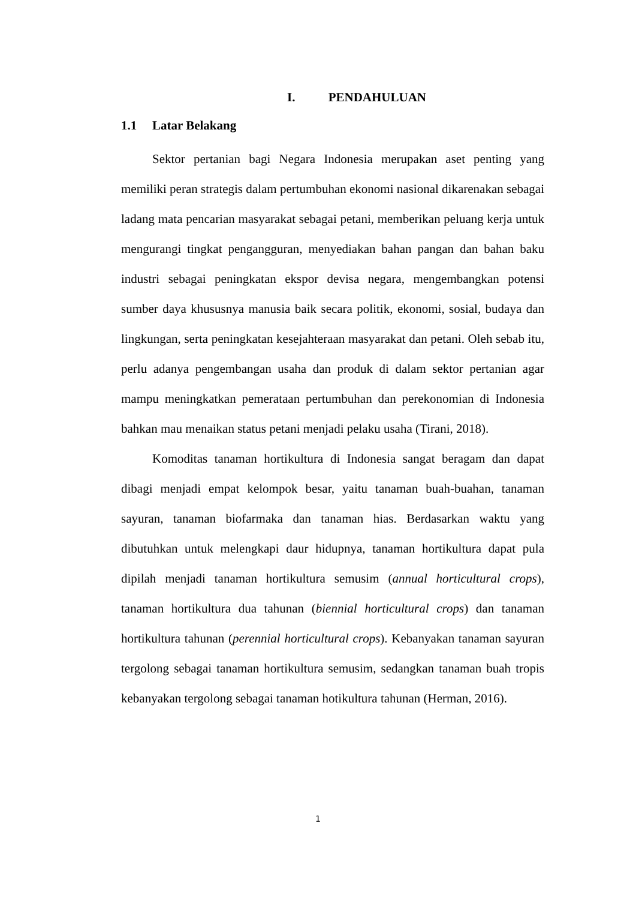I. PENDAHULUAN
1.1 Latar Belakang
Sektor pertanian bagi Negara Indonesia merupakan aset penting yang memiliki peran strategis dalam pertumbuhan ekonomi nasional dikarenakan sebagai ladang mata pencarian masyarakat sebagai petani, memberikan peluang kerja untuk mengurangi tingkat pengangguran, menyediakan bahan pangan dan bahan baku industri sebagai peningkatan ekspor devisa negara, mengembangkan potensi sumber daya khususnya manusia baik secara politik, ekonomi, sosial, budaya dan lingkungan, serta peningkatan kesejahteraan masyarakat dan petani. Oleh sebab itu, perlu adanya pengembangan usaha dan produk di dalam sektor pertanian agar mampu meningkatkan pemerataan pertumbuhan dan perekonomian di Indonesia bahkan mau menaikan status petani menjadi pelaku usaha (Tirani, 2018).
Komoditas tanaman hortikultura di Indonesia sangat beragam dan dapat dibagi menjadi empat kelompok besar, yaitu tanaman buah-buahan, tanaman sayuran, tanaman biofarmaka dan tanaman hias. Berdasarkan waktu yang dibutuhkan untuk melengkapi daur hidupnya, tanaman hortikultura dapat pula dipilah menjadi tanaman hortikultura semusim (annual horticultural crops), tanaman hortikultura dua tahunan (biennial horticultural crops) dan tanaman hortikultura tahunan (perennial horticultural crops). Kebanyakan tanaman sayuran tergolong sebagai tanaman hortikultura semusim, sedangkan tanaman buah tropis kebanyakan tergolong sebagai tanaman hotikultura tahunan (Herman, 2016).
1